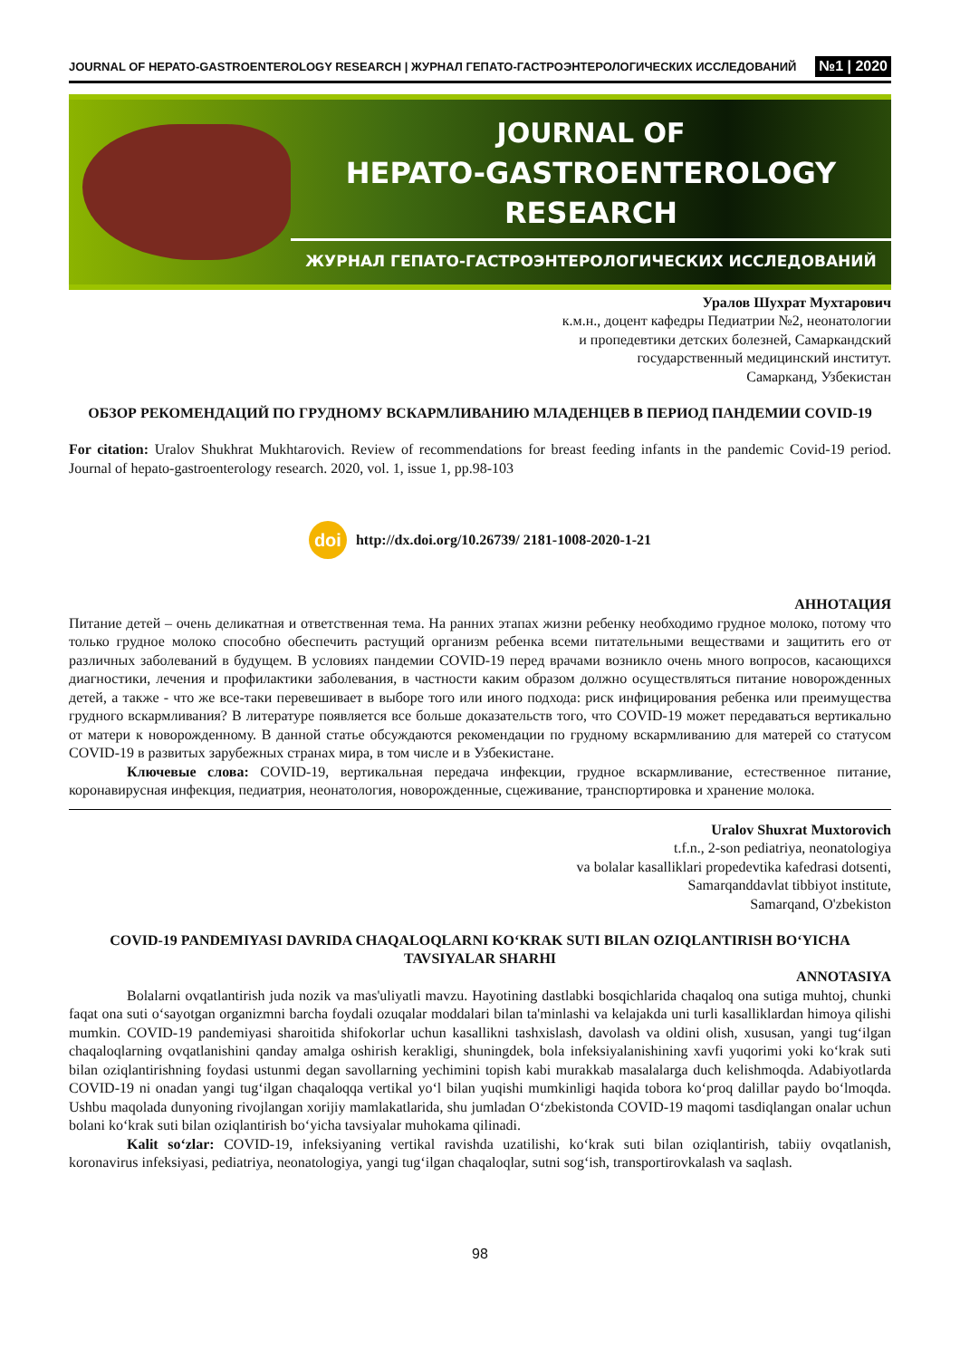JOURNAL OF HEPATO-GASTROENTEROLOGY RESEARCH | ЖУРНАЛ ГЕПАТО-ГАСТРОЭНТЕРОЛОГИЧЕСКИХ ИССЛЕДОВАНИЙ №1 | 2020
JOURNAL OF
HEPATO-GASTROENTEROLOGY RESEARCH
ЖУРНАЛ ГЕПАТО-ГАСТРОЭНТЕРОЛОГИЧЕСКИХ ИССЛЕДОВАНИЙ
Уралов Шухрат Мухтарович
к.м.н., доцент кафедры Педиатрии №2, неонатологии
и пропедевтики детских болезней, Самаркандский
государственный медицинский институт.
Самарканд, Узбекистан
ОБЗОР РЕКОМЕНДАЦИЙ ПО ГРУДНОМУ ВСКАРМЛИВАНИЮ МЛАДЕНЦЕВ В ПЕРИОД ПАНДЕМИИ COVID-19
For citation: Uralov Shukhrat Mukhtarovich. Review of recommendations for breast feeding infants in the pandemic Covid-19 period. Journal of hepato-gastroenterology research. 2020, vol. 1, issue 1, pp.98-103
doi
http://dx.doi.org/10.26739/ 2181-1008-2020-1-21
АННОТАЦИЯ
Питание детей – очень деликатная и ответственная тема. На ранних этапах жизни ребенку необходимо грудное молоко, потому что только грудное молоко способно обеспечить растущий организм ребенка всеми питательными веществами и защитить его от различных заболеваний в будущем. В условиях пандемии COVID-19 перед врачами возникло очень много вопросов, касающихся диагностики, лечения и профилактики заболевания, в частности каким образом должно осуществляться питание новорожденных детей, а также - что же все-таки перевешивает в выборе того или иного подхода: риск инфицирования ребенка или преимущества грудного вскармливания? В литературе появляется все больше доказательств того, что COVID-19 может передаваться вертикально от матери к новорожденному. В данной статье обсуждаются рекомендации по грудному вскармливанию для матерей со статусом COVID-19 в развитых зарубежных странах мира, в том числе и в Узбекистане.
Ключевые слова: COVID-19, вертикальная передача инфекции, грудное вскармливание, естественное питание, коронавирусная инфекция, педиатрия, неонатология, новорожденные, сцеживание, транспортировка и хранение молока.
Uralov Shuxrat Muxtorovich
t.f.n., 2-son pediatriya, neonatologiya
va bolalar kasalliklari propedevtika kafedrasi dotsenti,
Samarqanddavlat tibbiyot institute,
Samarqand, O'zbekiston
COVID-19 PANDEMIYASI DAVRIDA CHAQALOQLARNI KO‘KRAK SUTI BILAN OZIQLANTIRISH BO‘YICHA TAVSIYALAR SHARHI
ANNOTASIYA
Bolalarni ovqatlantirish juda nozik va mas'uliyatli mavzu. Hayotining dastlabki bosqichlarida chaqaloq ona sutiga muhtoj, chunki faqat ona suti o‘sayotgan organizmni barcha foydali ozuqalar moddalari bilan ta'minlashi va kelajakda uni turli kasalliklardan himoya qilishi mumkin. COVID-19 pandemiyasi sharoitida shifokorlar uchun kasallikni tashxislash, davolash va oldini olish, xususan, yangi tug‘ilgan chaqaloqlarning ovqatlanishini qanday amalga oshirish kerakligi, shuningdek, bola infeksiyalanishining xavfi yuqorimi yoki ko‘krak suti bilan oziqlantirishning foydasi ustunmi degan savollarning yechimini topish kabi murakkab masalalarga duch kelishmoqda. Adabiyotlarda COVID-19 ni onadan yangi tug‘ilgan chaqaloqqa vertikal yo‘l bilan yuqishi mumkinligi haqida tobora ko‘proq dalillar paydo bo‘lmoqda. Ushbu maqolada dunyoning rivojlangan xorijiy mamlakatlarida, shu jumladan O‘zbekistonda COVID-19 maqomi tasdiqlangan onalar uchun bolani ko‘krak suti bilan oziqlantirish bo‘yicha tavsiyalar muhokama qilinadi.
Kalit so‘zlar: COVID-19, infeksiyaning vertikal ravishda uzatilishi, ko‘krak suti bilan oziqlantirish, tabiiy ovqatlanish, koronavirus infeksiyasi, pediatriya, neonatologiya, yangi tug‘ilgan chaqaloqlar, sutni sog‘ish, transportirovkalash va saqlash.
98